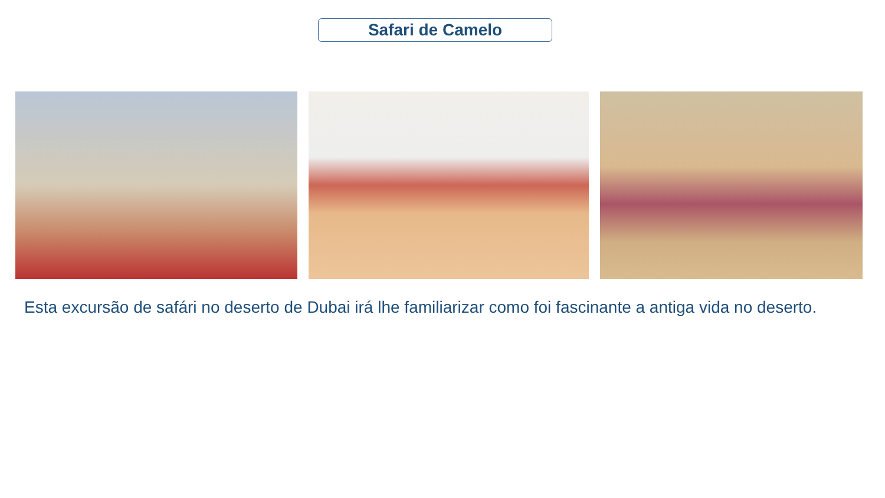Safari de Camelo
Esta excursão de safári no deserto de Dubai irá lhe familiarizar como foi fascinante a antiga vida no deserto.